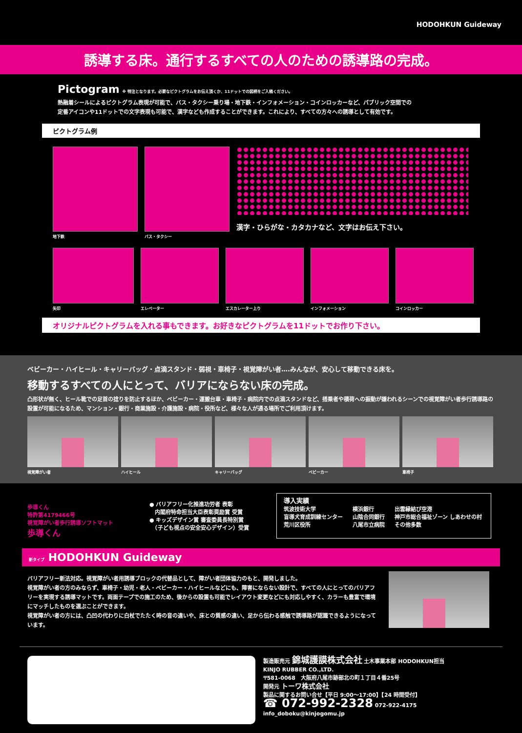HODOHKUN Guideway
誘導する床。通行するすべての人のための誘導路の完成。
Pictogram
※ 特注となります。必要なピクトグラムをお伝え頂くか、11ドットでの図柄をご入稿ください。
熱融着シールによるピクトグラム表現が可能で、バス・タクシー乗り場・地下鉄・インフォメーション・コインロッカーなど、パブリック空間での
定番アイコンや11ドットでの文字表現も可能で、漢字なども作成することができます。これにより、すべての方々への誘導として有効です。
ピクトグラム例
地下鉄 バス・タクシー
漢字・ひらがな・カタカナなど、文字はお伝え下さい。
矢印 エレベーター エスカレーター上り インフォメーション コインロッカー
オリジナルピクトグラムを入れる事もできます。お好きなピクトグラムを11ドットでお作り下さい。
ベビーカー・ハイヒール・キャリーバッグ・点滴スタンド・弱視・車椅子・視覚障がい者….みんなが、安心して移動できる床を。
移動するすべての人にとって、バリアにならない床の完成。
凸形状が無く、ヒール靴での足首の捻りを防止するほか、ベビーカー・運搬台車・車椅子・病院内での点滴スタンドなど、搭乗者や積荷への振動が嫌われるシーンでの視覚障がい者歩行誘導路の設置が可能になるため、マンション・銀行・商業施設・介護施設・病院・役所など、様々な人が通る場所でご利用頂けます。
視覚障がい者 ハイヒール キャリーバッグ ベビーカー 車椅子
歩導くん
特許第4179466号
視覚障がい者歩行誘導ソフトマット
歩導くん
● バリアフリー化推進功労者 表彰
　内閣府特命担当大臣表彰奨励賞 受賞
● キッズデザイン賞 審査委員長特別賞
　（子ども視点の安全安心デザイン）受賞
導入実績
筑波技術大学
盲導犬育成訓練センター
荒川区役所
横浜銀行
山陰合同銀行
八尾市立病院
出雲縁結び空港
神戸市総合福祉ゾーン しあわせの村
その他多数
新タイプ HODOHKUN Guideway
バリアフリー新法対応。視覚障がい者用誘導ブロックの代替品として、障がい者団体協力のもと、開発しました。
視覚障がい者の方のみならず、車椅子・幼児・老人・ベビーカー・ハイヒールなどにも、障害にならない設計で、すべての人にとってのバリアフリーを実現する誘導マットです。両面テープでの施工のため、後からの設置も可能でレイアウト変更などにも対応しやすく、カラーも豊富で環境にマッチしたものを選ぶことができます。
視覚障がい者の方には、凸凹の代わりに白杖でたたく時の音の違いや、床との質感の違い、足から伝わる感触で誘導路が認識できるようになっています。
製造販売元 錦城護謨株式会社 土木事業本部 HODOHKUN担当
KINJO RUBBER CO.,LTD.
〒581-0068　大阪府八尾市跡部北の町１丁目４番25号
開発元 トーワ株式会社
製品に関するお問い合せ【平日 9:00～17:00】【24 時間受付】
☎ 072-992-2328 072-922-4175 info_doboku@kinjogomu.jp